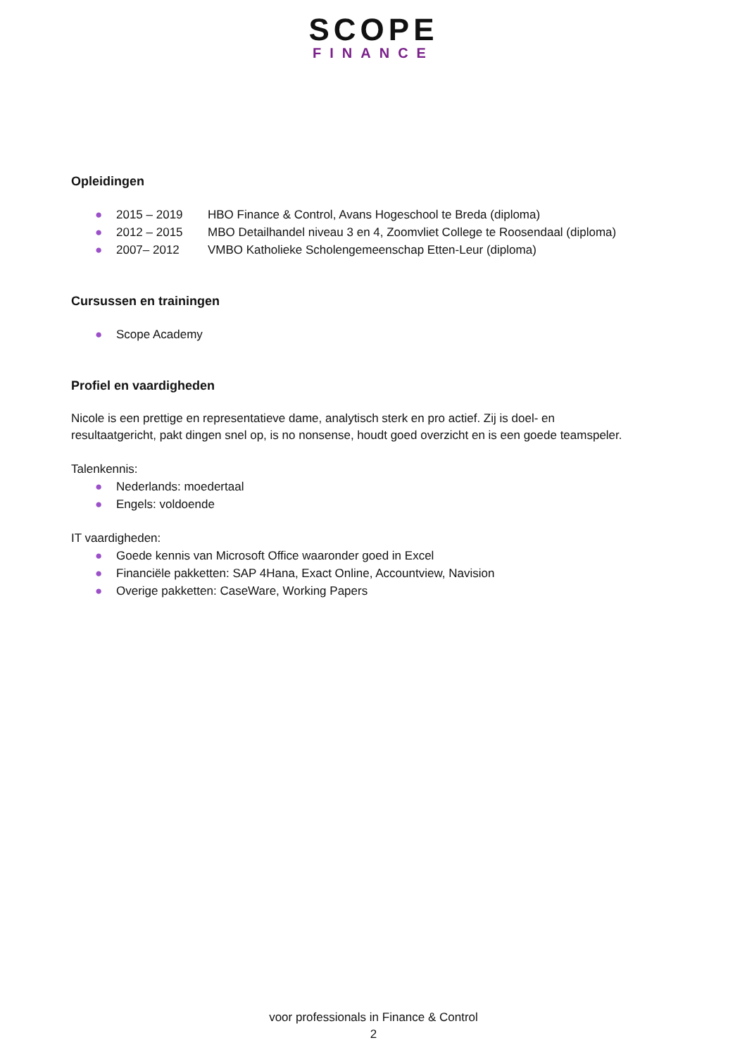SCOPE
FINANCE
Opleidingen
● 2015 – 2019 HBO Finance & Control, Avans Hogeschool te Breda (diploma)
● 2012 – 2015 MBO Detailhandel niveau 3 en 4, Zoomvliet College te Roosendaal (diploma)
● 2007– 2012 VMBO Katholieke Scholengemeenschap Etten-Leur (diploma)
Cursussen en trainingen
● Scope Academy
Profiel en vaardigheden
Nicole is een prettige en representatieve dame, analytisch sterk en pro actief. Zij is doel- en
resultaatgericht, pakt dingen snel op, is no nonsense, houdt goed overzicht en is een goede teamspeler.
Talenkennis:
● Nederlands: moedertaal
● Engels: voldoende
IT vaardigheden:
● Goede kennis van Microsoft Office waaronder goed in Excel
● Financiële pakketten: SAP 4Hana, Exact Online, Accountview, Navision
● Overige pakketten: CaseWare, Working Papers
voor professionals in Finance & Control
2